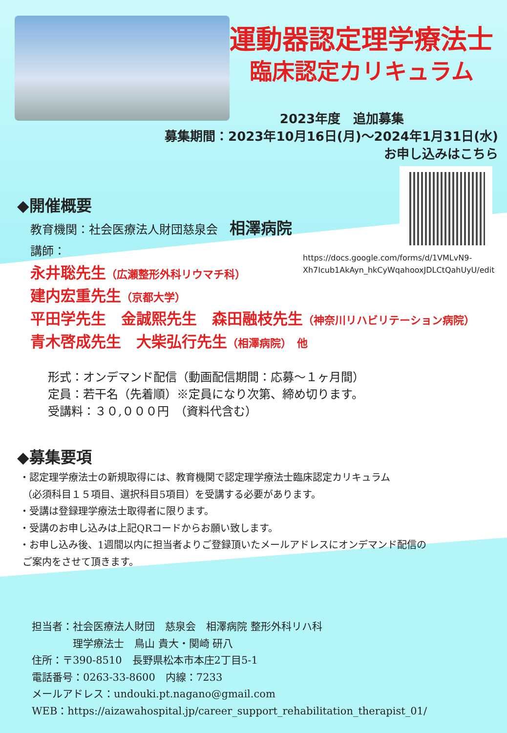運動器認定理学療法士
臨床認定カリキュラム
2023年度　追加募集
募集期間：2023年10月16日(月)～2024年1月31日(水)
お申し込みはこちら　
https://docs.google.com/forms/d/1VMLvN9-
Xh7Icub1AkAyn_hkCyWqahooxJDLCtQahUyU/edit
◆開催概要
教育機関：社会医療法人財団慈泉会　相澤病院
講師：
永井聡先生（広瀬整形外科リウマチ科）
建内宏重先生（京都大学）
平田学先生　金誠熙先生　森田融枝先生（神奈川リハビリテーション病院）
青木啓成先生　大柴弘行先生（相澤病院）　他
形式：オンデマンド配信（動画配信期間：応募～１ヶ月間）
定員：若干名（先着順）※定員になり次第、締め切ります。
受講料：３０,０００円　（資料代含む）
◆募集要項
・認定理学療法士の新規取得には、教育機関で認定理学療法士臨床認定カリキュラム
（必須科目１５項目、選択科目5項目）を受講する必要があります。
・受講は登録理学療法士取得者に限ります。
・受講のお申し込みは上記QRコードからお願い致します。
・お申し込み後、1週間以内に担当者よりご登録頂いたメールアドレスにオンデマンド配信の
ご案内をさせて頂きます。
担当者：社会医療法人財団　慈泉会　相澤病院 整形外科リハ科
　　　　理学療法士　鳥山 貴大・関崎 研八
住所：〒390-8510　長野県松本市本庄2丁目5-1
電話番号：0263‐33‐8600　内線：7233
メールアドレス：undouki.pt.nagano@gmail.com
WEB：https://aizawahospital.jp/career_support_rehabilitation_therapist_01/